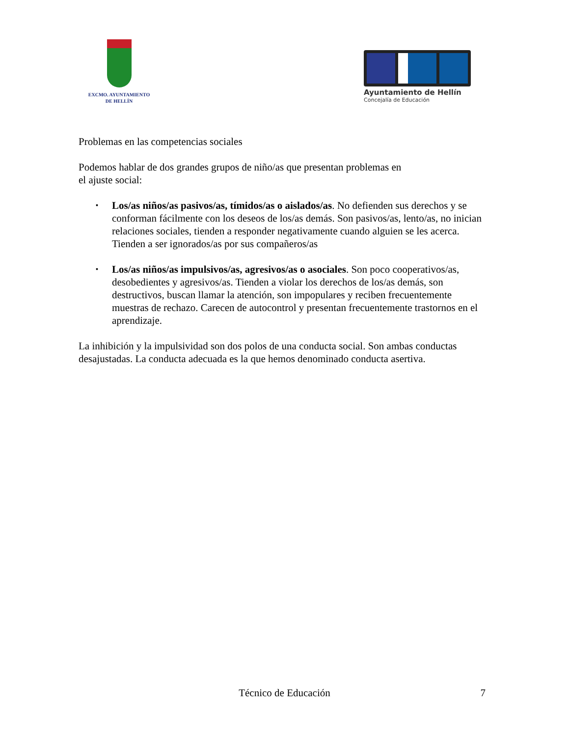EXCMO. AYUNTAMIENTO
DE HELLÍN
Ayuntamiento de Hellín
Concejalía de Educación
Problemas en las competencias sociales
Podemos hablar de dos grandes grupos de niño/as que presentan problemas en
el ajuste social:
▪ Los/as niños/as pasivos/as, tímidos/as o aislados/as. No defienden sus derechos y se conforman fácilmente con los deseos de los/as demás. Son pasivos/as, lento/as, no inician relaciones sociales, tienden a responder negativamente cuando alguien se les acerca. Tienden a ser ignorados/as por sus compañeros/as
▪ Los/as niños/as impulsivos/as, agresivos/as o asociales. Son poco cooperativos/as, desobedientes y agresivos/as. Tienden a violar los derechos de los/as demás, son destructivos, buscan llamar la atención, son impopulares y reciben frecuentemente muestras de rechazo. Carecen de autocontrol y presentan frecuentemente trastornos en el aprendizaje.
La inhibición y la impulsividad son dos polos de una conducta social. Son ambas conductas desajustadas. La conducta adecuada es la que hemos denominado conducta asertiva.
Técnico de Educación
7